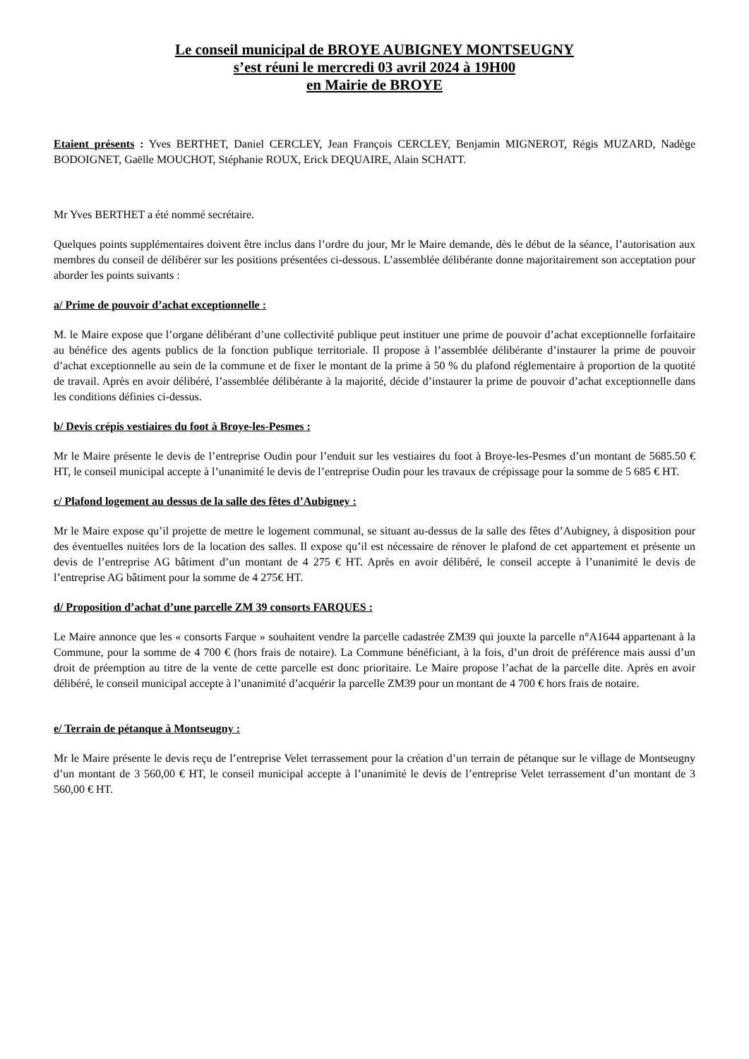Le conseil municipal de BROYE AUBIGNEY MONTSEUGNY
s’est réuni le mercredi 03 avril 2024 à 19H00
en Mairie de BROYE
Etaient présents : Yves BERTHET, Daniel CERCLEY, Jean François CERCLEY, Benjamin MIGNEROT, Régis MUZARD, Nadège BODOIGNET, Gaëlle MOUCHOT, Stéphanie ROUX, Erick DEQUAIRE, Alain SCHATT.
Mr Yves BERTHET a été nommé secrétaire.
Quelques points supplémentaires doivent être inclus dans l’ordre du jour, Mr le Maire demande, dès le début de la séance, l’autorisation aux membres du conseil de délibérer sur les positions présentées ci-dessous. L’assemblée délibérante donne majoritairement son acceptation pour aborder les points suivants :
a/ Prime de pouvoir d’achat exceptionnelle :
M. le Maire expose que l’organe délibérant d’une collectivité publique peut instituer une prime de pouvoir d’achat exceptionnelle forfaitaire au bénéfice des agents publics de la fonction publique territoriale. Il propose à l’assemblée délibérante d’instaurer la prime de pouvoir d’achat exceptionnelle au sein de la commune et de fixer le montant de la prime à 50 % du plafond réglementaire à proportion de la quotité de travail. Après en avoir délibéré, l’assemblée délibérante à la majorité, décide d’instaurer la prime de pouvoir d’achat exceptionnelle dans les conditions définies ci-dessus.
b/ Devis crépis vestiaires du foot à Broye-les-Pesmes :
Mr le Maire présente le devis de l’entreprise Oudin pour l’enduit sur les vestiaires du foot à Broye-les-Pesmes d’un montant de 5685.50 € HT, le conseil municipal accepte à l’unanimité le devis de l’entreprise Oudin pour les travaux de crépissage pour la somme de 5 685 € HT.
c/ Plafond logement au dessus de la salle des fêtes d’Aubigney :
Mr le Maire expose qu’il projette de mettre le logement communal, se situant au-dessus de la salle des fêtes d’Aubigney, à disposition pour des éventuelles nuitées lors de la location des salles. Il expose qu’il est nécessaire de rénover le plafond de cet appartement et présente un devis de l’entreprise AG bâtiment d’un montant de 4 275 € HT. Après en avoir délibéré, le conseil accepte à l’unanimité le devis de l’entreprise AG bâtiment pour la somme de 4 275€ HT.
d/ Proposition d’achat d’une parcelle ZM 39 consorts FARQUES :
Le Maire annonce que les « consorts Farque » souhaitent vendre la parcelle cadastrée ZM39 qui jouxte la parcelle n°A1644 appartenant à la Commune, pour la somme de 4 700 € (hors frais de notaire). La Commune bénéficiant, à la fois, d’un droit de préférence mais aussi d’un droit de préemption au titre de la vente de cette parcelle est donc prioritaire. Le Maire propose l’achat de la parcelle dite. Après en avoir délibéré, le conseil municipal accepte à l’unanimité d’acquérir la parcelle ZM39 pour un montant de 4 700 € hors frais de notaire.
e/ Terrain de pétanque à Montseugny :
Mr le Maire présente le devis reçu de l’entreprise Velet terrassement pour la création d’un terrain de pétanque sur le village de Montseugny d’un montant de 3 560,00 € HT, le conseil municipal accepte à l’unanimité le devis de l’entreprise Velet terrassement d’un montant de 3 560,00 € HT.